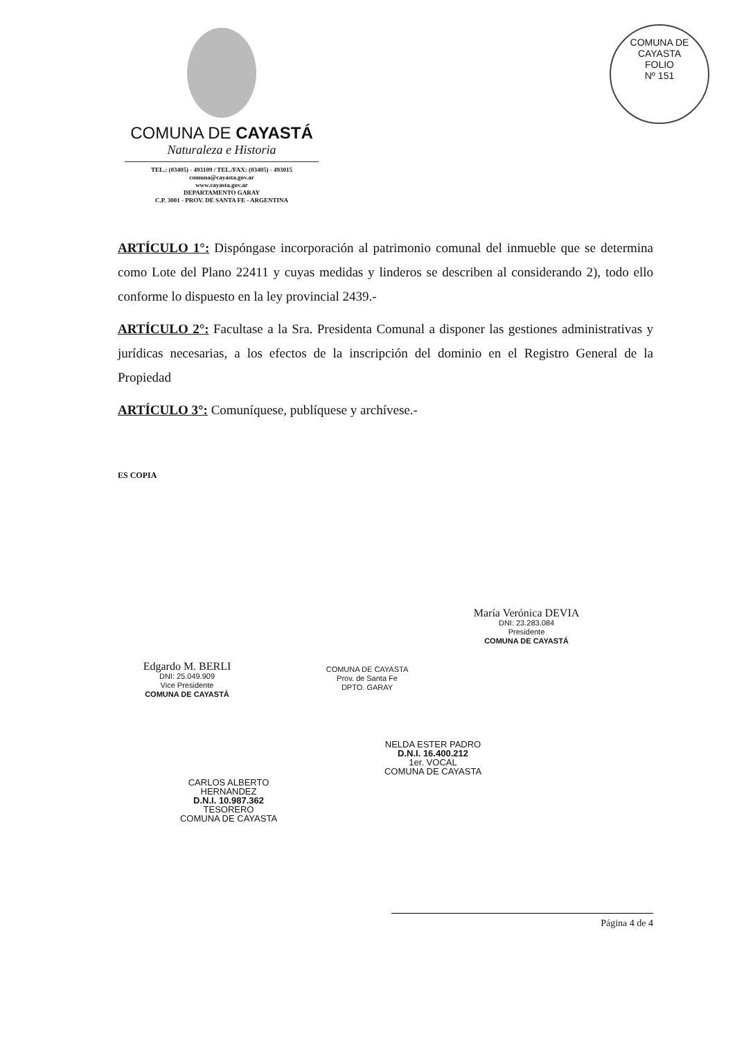COMUNA DE CAYASTÁ
Naturaleza e Historia
TEL.: (03405) - 493109 / TEL./FAX: (03405) - 493015
comuna@cayasta.gov.ar
www.cayasta.gov.ar
DEPARTAMENTO GARAY
C.P. 3001 - PROV. DE SANTA FE - ARGENTINA
COMUNA DE CAYASTA
FOLIO
Nº 151
ARTÍCULO 1°: Dispóngase incorporación al patrimonio comunal del inmueble que se determina como Lote del Plano 22411 y cuyas medidas y linderos se describen al considerando 2), todo ello conforme lo dispuesto en la ley provincial 2439.-
ARTÍCULO 2°: Facultase a la Sra. Presidenta Comunal a disponer las gestiones administrativas y jurídicas necesarias, a los efectos de la inscripción del dominio en el Registro General de la Propiedad
ARTÍCULO 3°: Comuníquese, publíquese y archívese.-
ES COPIA
COMUNA DE CAYASTA
Prov. de Santa Fe
DPTO. GARAY
María Verónica DEVIA
DNI: 23.283.084
Presidente
COMUNA DE CAYASTÁ
Edgardo M. BERLI
DNI: 25.049.909
Vice Presidente
COMUNA DE CAYASTÁ
NELDA ESTER PADRO
D.N.I. 16.400.212
1er. VOCAL
COMUNA DE CAYASTA
CARLOS ALBERTO HERNANDEZ
D.N.I. 10.987.362
TESORERO
COMUNA DE CAYASTA
Página 4 de 4